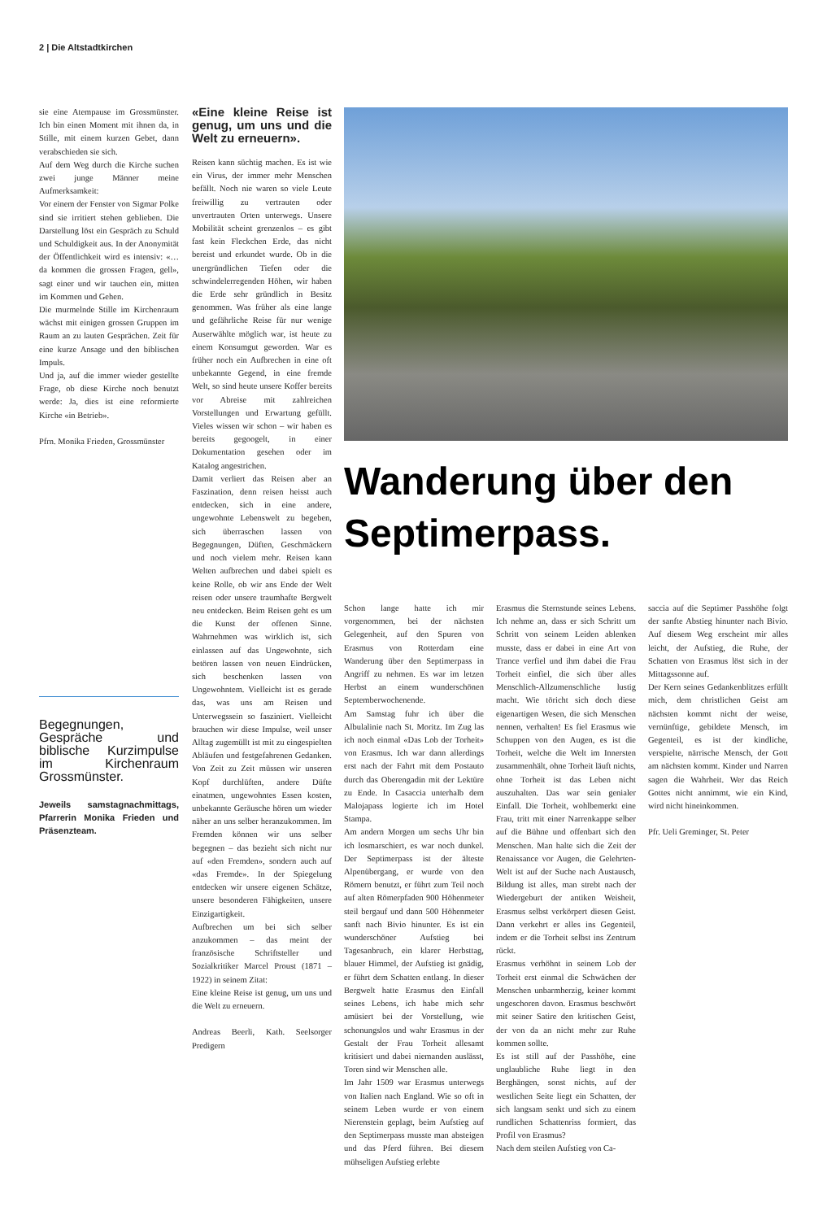2 | Die Altstadtkirchen
sie eine Atempause im Grossmünster. Ich bin einen Moment mit ihnen da, in Stille, mit einem kurzen Gebet, dann verabschieden sie sich.
Auf dem Weg durch die Kirche suchen zwei junge Männer meine Aufmerksamkeit:
Vor einem der Fenster von Sigmar Polke sind sie irritiert stehen geblieben. Die Darstellung löst ein Gespräch zu Schuld und Schuldigkeit aus. In der Anonymität der Öffentlichkeit wird es intensiv: «…da kommen die grossen Fragen, gell», sagt einer und wir tauchen ein, mitten im Kommen und Gehen.
Die murmelnde Stille im Kirchenraum wächst mit einigen grossen Gruppen im Raum an zu lauten Gesprächen. Zeit für eine kurze Ansage und den biblischen Impuls.
Und ja, auf die immer wieder gestellte Frage, ob diese Kirche noch benutzt werde: Ja, dies ist eine reformierte Kirche «in Betrieb».
Pfrn. Monika Frieden, Grossmünster
Begegnungen, Gespräche und biblische Kurzimpulse im Kirchenraum Grossmünster.
Jeweils samstagnachmittags, Pfarrerin Monika Frieden und Präsenzteam.
«Eine kleine Reise ist genug, um uns und die Welt zu erneuern».
Reisen kann süchtig machen. Es ist wie ein Virus, der immer mehr Menschen befällt. Noch nie waren so viele Leute freiwillig zu vertrauten oder unvertrauten Orten unterwegs. Unsere Mobilität scheint grenzenlos – es gibt fast kein Fleckchen Erde, das nicht bereist und erkundet wurde. Ob in die unergründlichen Tiefen oder die schwindelerregenden Höhen, wir haben die Erde sehr gründlich in Besitz genommen. Was früher als eine lange und gefährliche Reise für nur wenige Auserwählte möglich war, ist heute zu einem Konsumgut geworden. War es früher noch ein Aufbrechen in eine oft unbekannte Gegend, in eine fremde Welt, so sind heute unsere Koffer bereits vor Abreise mit zahlreichen Vorstellungen und Erwartung gefüllt. Vieles wissen wir schon – wir haben es bereits gegoogelt, in einer Dokumentation gesehen oder im Katalog angestrichen.
Damit verliert das Reisen aber an Faszination, denn reisen heisst auch entdecken, sich in eine andere, ungewohnte Lebenswelt zu begeben, sich überraschen lassen von Begegnungen, Düften, Geschmäckern und noch vielem mehr. Reisen kann Welten aufbrechen und dabei spielt es keine Rolle, ob wir ans Ende der Welt reisen oder unsere traumhafte Bergwelt neu entdecken. Beim Reisen geht es um die Kunst der offenen Sinne. Wahrnehmen was wirklich ist, sich einlassen auf das Ungewohnte, sich betören lassen von neuen Eindrücken, sich beschenken lassen von Ungewohntem. Vielleicht ist es gerade das, was uns am Reisen und Unterwegssein so fasziniert. Vielleicht brauchen wir diese Impulse, weil unser Alltag zugemüllt ist mit zu eingespielten Abläufen und festgefahrenen Gedanken. Von Zeit zu Zeit müssen wir unseren Kopf durchlüften, andere Düfte einatmen, ungewohntes Essen kosten, unbekannte Geräusche hören um wieder näher an uns selber heranzukommen. Im Fremden können wir uns selber begegnen – das bezieht sich nicht nur auf «den Fremden», sondern auch auf «das Fremde». In der Spiegelung entdecken wir unsere eigenen Schätze, unsere besonderen Fähigkeiten, unsere Einzigartigkeit.
Aufbrechen um bei sich selber anzukommen – das meint der französische Schriftsteller und Sozialkritiker Marcel Proust (1871 – 1922) in seinem Zitat:
Eine kleine Reise ist genug, um uns und die Welt zu erneuern.
Andreas Beerli, Kath. Seelsorger Predigern
Wanderung über den
Septimerpass.
Schon lange hatte ich mir vorgenommen, bei der nächsten Gelegenheit, auf den Spuren von Erasmus von Rotterdam eine Wanderung über den Septimerpass in Angriff zu nehmen. Es war im letzen Herbst an einem wunderschönen Septemberwochenende.
Am Samstag fuhr ich über die Albulalinie nach St. Moritz. Im Zug las ich noch einmal «Das Lob der Torheit» von Erasmus. Ich war dann allerdings erst nach der Fahrt mit dem Postauto durch das Oberengadin mit der Lektüre zu Ende. In Casaccia unterhalb dem Malojapass logierte ich im Hotel Stampa.
Am andern Morgen um sechs Uhr bin ich losmarschiert, es war noch dunkel. Der Septimerpass ist der älteste Alpenübergang, er wurde von den Römern benutzt, er führt zum Teil noch auf alten Römerpfaden 900 Höhenmeter steil bergauf und dann 500 Höhenmeter sanft nach Bivio hinunter. Es ist ein wunderschöner Aufstieg bei Tagesanbruch, ein klarer Herbsttag, blauer Himmel, der Aufstieg ist gnädig, er führt dem Schatten entlang. In dieser Bergwelt hatte Erasmus den Einfall seines Lebens, ich habe mich sehr amüsiert bei der Vorstellung, wie schonungslos und wahr Erasmus in der Gestalt der Frau Torheit allesamt kritisiert und dabei niemanden auslässt, Toren sind wir Menschen alle.
Im Jahr 1509 war Erasmus unterwegs von Italien nach England. Wie so oft in seinem Leben wurde er von einem Nierenstein geplagt, beim Aufstieg auf den Septimerpass musste man absteigen und das Pferd führen. Bei diesem mühseligen Aufstieg erlebte
Erasmus die Sternstunde seines Lebens. Ich nehme an, dass er sich Schritt um Schritt von seinem Leiden ablenken musste, dass er dabei in eine Art von Trance verfiel und ihm dabei die Frau Torheit einfiel, die sich über alles Menschlich-Allzumenschliche lustig macht. Wie töricht sich doch diese eigenartigen Wesen, die sich Menschen nennen, verhalten! Es fiel Erasmus wie Schuppen von den Augen, es ist die Torheit, welche die Welt im Innersten zusammenhält, ohne Torheit läuft nichts, ohne Torheit ist das Leben nicht auszuhalten. Das war sein genialer Einfall. Die Torheit, wohlbemerkt eine Frau, tritt mit einer Narrenkappe selber auf die Bühne und offenbart sich den Menschen. Man halte sich die Zeit der Renaissance vor Augen, die Gelehrten-Welt ist auf der Suche nach Austausch, Bildung ist alles, man strebt nach der Wiedergeburt der antiken Weisheit, Erasmus selbst verkörpert diesen Geist. Dann verkehrt er alles ins Gegenteil, indem er die Torheit selbst ins Zentrum rückt.
Erasmus verhöhnt in seinem Lob der Torheit erst einmal die Schwächen der Menschen unbarmherzig, keiner kommt ungeschoren davon. Erasmus beschwört mit seiner Satire den kritischen Geist, der von da an nicht mehr zur Ruhe kommen sollte.
Es ist still auf der Passhöhe, eine unglaubliche Ruhe liegt in den Berghängen, sonst nichts, auf der westlichen Seite liegt ein Schatten, der sich langsam senkt und sich zu einem rundlichen Schattenriss formiert, das Profil von Erasmus?
Nach dem steilen Aufstieg von Ca-
saccia auf die Septimer Passhöhe folgt der sanfte Abstieg hinunter nach Bivio. Auf diesem Weg erscheint mir alles leicht, der Aufstieg, die Ruhe, der Schatten von Erasmus löst sich in der Mittagssonne auf.
Der Kern seines Gedankenblitzes erfüllt mich, dem christlichen Geist am nächsten kommt nicht der weise, vernünftige, gebildete Mensch, im Gegenteil, es ist der kindliche, verspielte, närrische Mensch, der Gott am nächsten kommt. Kinder und Narren sagen die Wahrheit. Wer das Reich Gottes nicht annimmt, wie ein Kind, wird nicht hineinkommen.
Pfr. Ueli Greminger, St. Peter